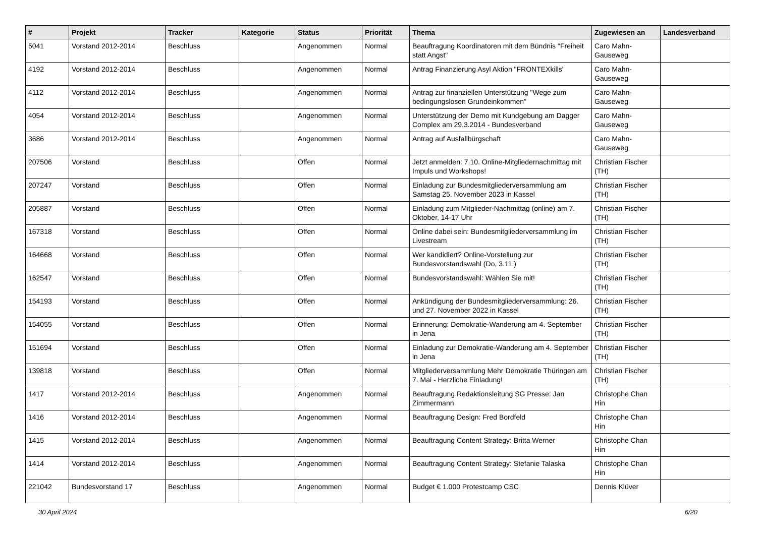| # | Projekt | Tracker | Kategorie | Status | Priorität | Thema | Zugewiesen an | Landesverband |
| --- | --- | --- | --- | --- | --- | --- | --- | --- |
| 5041 | Vorstand 2012-2014 | Beschluss | | Angenommen | Normal | Beauftragung Koordinatoren mit dem Bündnis "Freiheit statt Angst" | Caro Mahn-Gauseweg | |
| 4192 | Vorstand 2012-2014 | Beschluss | | Angenommen | Normal | Antrag Finanzierung Asyl Aktion "FRONTEXkills" | Caro Mahn-Gauseweg | |
| 4112 | Vorstand 2012-2014 | Beschluss | | Angenommen | Normal | Antrag zur finanziellen Unterstützung "Wege zum bedingungslosen Grundeinkommen" | Caro Mahn-Gauseweg | |
| 4054 | Vorstand 2012-2014 | Beschluss | | Angenommen | Normal | Unterstützung der Demo mit Kundgebung am Dagger Complex am 29.3.2014 - Bundesverband | Caro Mahn-Gauseweg | |
| 3686 | Vorstand 2012-2014 | Beschluss | | Angenommen | Normal | Antrag auf Ausfallbürgschaft | Caro Mahn-Gauseweg | |
| 207506 | Vorstand | Beschluss | | Offen | Normal | Jetzt anmelden: 7.10. Online-Mitgliedernachmittag mit Impuls und Workshops! | Christian Fischer (TH) | |
| 207247 | Vorstand | Beschluss | | Offen | Normal | Einladung zur Bundesmitgliederversammlung am Samstag 25. November 2023 in Kassel | Christian Fischer (TH) | |
| 205887 | Vorstand | Beschluss | | Offen | Normal | Einladung zum Mitglieder-Nachmittag (online) am 7. Oktober, 14-17 Uhr | Christian Fischer (TH) | |
| 167318 | Vorstand | Beschluss | | Offen | Normal | Online dabei sein: Bundesmitgliederversammlung im Livestream | Christian Fischer (TH) | |
| 164668 | Vorstand | Beschluss | | Offen | Normal | Wer kandidiert? Online-Vorstellung zur Bundesvorstandswahl (Do, 3.11.) | Christian Fischer (TH) | |
| 162547 | Vorstand | Beschluss | | Offen | Normal | Bundesvorstandswahl: Wählen Sie mit! | Christian Fischer (TH) | |
| 154193 | Vorstand | Beschluss | | Offen | Normal | Ankündigung der Bundesmitgliederversammlung: 26. und 27. November 2022 in Kassel | Christian Fischer (TH) | |
| 154055 | Vorstand | Beschluss | | Offen | Normal | Erinnerung: Demokratie-Wanderung am 4. September in Jena | Christian Fischer (TH) | |
| 151694 | Vorstand | Beschluss | | Offen | Normal | Einladung zur Demokratie-Wanderung am 4. September in Jena | Christian Fischer (TH) | |
| 139818 | Vorstand | Beschluss | | Offen | Normal | Mitgliederversammlung Mehr Demokratie Thüringen am 7. Mai - Herzliche Einladung! | Christian Fischer (TH) | |
| 1417 | Vorstand 2012-2014 | Beschluss | | Angenommen | Normal | Beauftragung Redaktionsleitung SG Presse: Jan Zimmermann | Christophe Chan Hin | |
| 1416 | Vorstand 2012-2014 | Beschluss | | Angenommen | Normal | Beauftragung Design: Fred Bordfeld | Christophe Chan Hin | |
| 1415 | Vorstand 2012-2014 | Beschluss | | Angenommen | Normal | Beauftragung Content Strategy: Britta Werner | Christophe Chan Hin | |
| 1414 | Vorstand 2012-2014 | Beschluss | | Angenommen | Normal | Beauftragung Content Strategy: Stefanie Talaska | Christophe Chan Hin | |
| 221042 | Bundesvorstand 17 | Beschluss | | Angenommen | Normal | Budget € 1.000 Protestcamp CSC | Dennis Klüver | |
30 April 2024 6/20